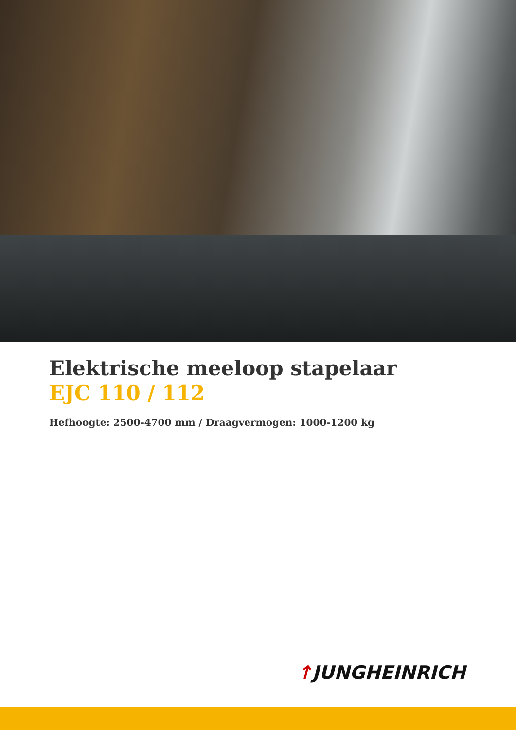Elektrische meeloop stapelaar
EJC 110 / 112
Hefhoogte: 2500-4700 mm / Draagvermogen: 1000-1200 kg
↑JUNGHEINRICH